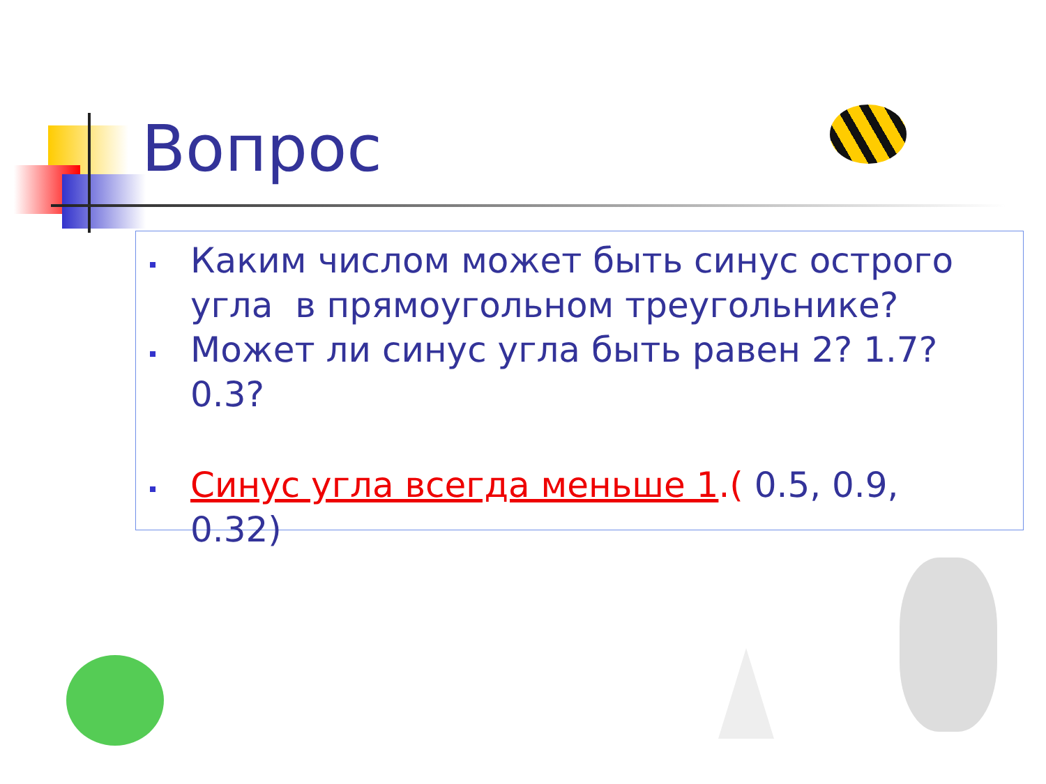Вопрос
Каким числом может быть синус острого угла в прямоугольном треугольнике?
Может ли синус угла быть равен 2? 1.7? 0.3?
Синус угла всегда меньше 1.( 0.5, 0.9, 0.32)